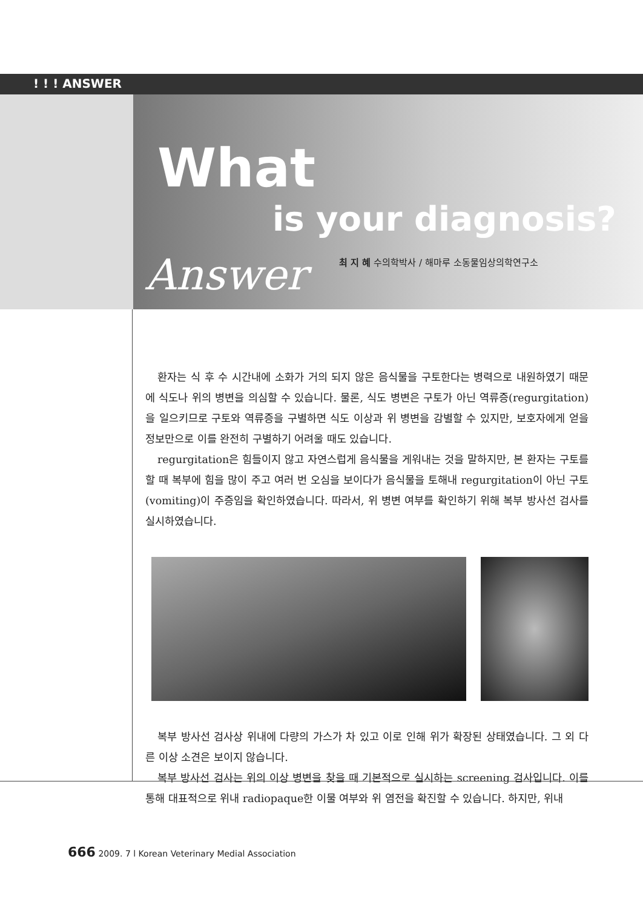! ! ! ANSWER
What
is your diagnosis?
최 지 혜 수의학박사 / 해마루 소동물임상의학연구소
Answer
환자는 식 후 수 시간내에 소화가 거의 되지 않은 음식물을 구토한다는 병력으로 내원하였기 때문에 식도나 위의 병변을 의심할 수 있습니다. 물론, 식도 병변은 구토가 아닌 역류증(regurgitation)을 일으키므로 구토와 역류증을 구별하면 식도 이상과 위 병변을 감별할 수 있지만, 보호자에게 얻을 정보만으로 이를 완전히 구별하기 어려울 때도 있습니다.
regurgitation은 힘들이지 않고 자연스럽게 음식물을 게워내는 것을 말하지만, 본 환자는 구토를 할 때 복부에 힘을 많이 주고 여러 번 오심을 보이다가 음식물을 토해내 regurgitation이 아닌 구토(vomiting)이 주증임을 확인하였습니다. 따라서, 위 병변 여부를 확인하기 위해 복부 방사선 검사를 실시하였습니다.
복부 방사선 검사상 위내에 다량의 가스가 차 있고 이로 인해 위가 확장된 상태였습니다. 그 외 다른 이상 소견은 보이지 않습니다.
복부 방사선 검사는 위의 이상 병변을 찾을 때 기본적으로 실시하는 screening 검사입니다. 이를 통해 대표적으로 위내 radiopaque한 이물 여부와 위 염전을 확진할 수 있습니다. 하지만, 위내
666 2009. 7 l Korean Veterinary Medial Association